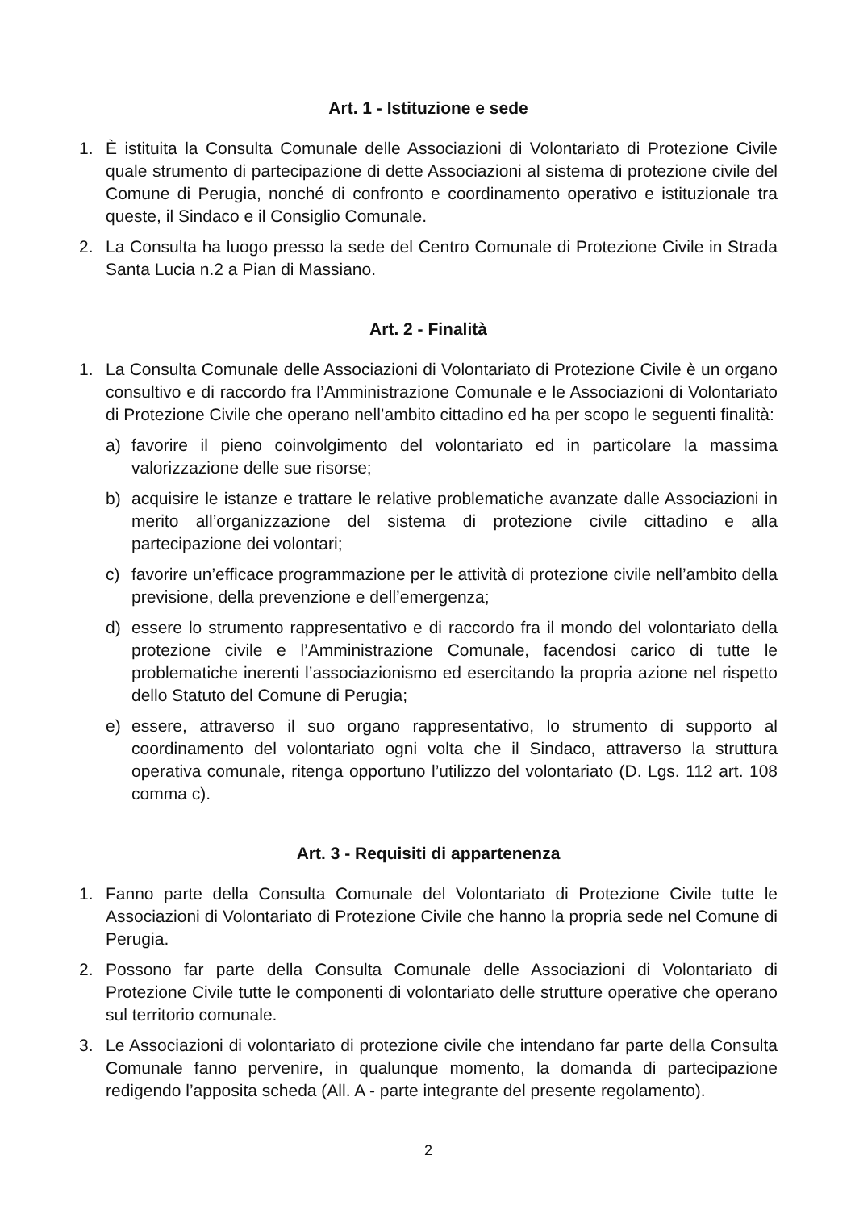Art. 1 - Istituzione e sede
1. È istituita la Consulta Comunale delle Associazioni di Volontariato di Protezione Civile quale strumento di partecipazione di dette Associazioni al sistema di protezione civile del Comune di Perugia, nonché di confronto e coordinamento operativo e istituzionale tra queste, il Sindaco e il Consiglio Comunale.
2. La Consulta ha luogo presso la sede del Centro Comunale di Protezione Civile in Strada Santa Lucia n.2 a Pian di Massiano.
Art. 2 - Finalità
1. La Consulta Comunale delle Associazioni di Volontariato di Protezione Civile è un organo consultivo e di raccordo fra l’Amministrazione Comunale e le Associazioni di Volontariato di Protezione Civile che operano nell’ambito cittadino ed ha per scopo le seguenti finalità:
a) favorire il pieno coinvolgimento del volontariato ed in particolare la massima valorizzazione delle sue risorse;
b) acquisire le istanze e trattare le relative problematiche avanzate dalle Associazioni in merito all’organizzazione del sistema di protezione civile cittadino e alla partecipazione dei volontari;
c) favorire un’efficace programmazione per le attività di protezione civile nell’ambito della previsione, della prevenzione e dell’emergenza;
d) essere lo strumento rappresentativo e di raccordo fra il mondo del volontariato della protezione civile e l’Amministrazione Comunale, facendosi carico di tutte le problematiche inerenti l’associazionismo ed esercitando la propria azione nel rispetto dello Statuto del Comune di Perugia;
e) essere, attraverso il suo organo rappresentativo, lo strumento di supporto al coordinamento del volontariato ogni volta che il Sindaco, attraverso la struttura operativa comunale, ritenga opportuno l’utilizzo del volontariato (D. Lgs. 112 art. 108 comma c).
Art. 3 - Requisiti di appartenenza
1. Fanno parte della Consulta Comunale del Volontariato di Protezione Civile tutte le Associazioni di Volontariato di Protezione Civile che hanno la propria sede nel Comune di Perugia.
2. Possono far parte della Consulta Comunale delle Associazioni di Volontariato di Protezione Civile tutte le componenti di volontariato delle strutture operative che operano sul territorio comunale.
3. Le Associazioni di volontariato di protezione civile che intendano far parte della Consulta Comunale fanno pervenire, in qualunque momento, la domanda di partecipazione redigendo l’apposita scheda (All. A - parte integrante del presente regolamento).
2